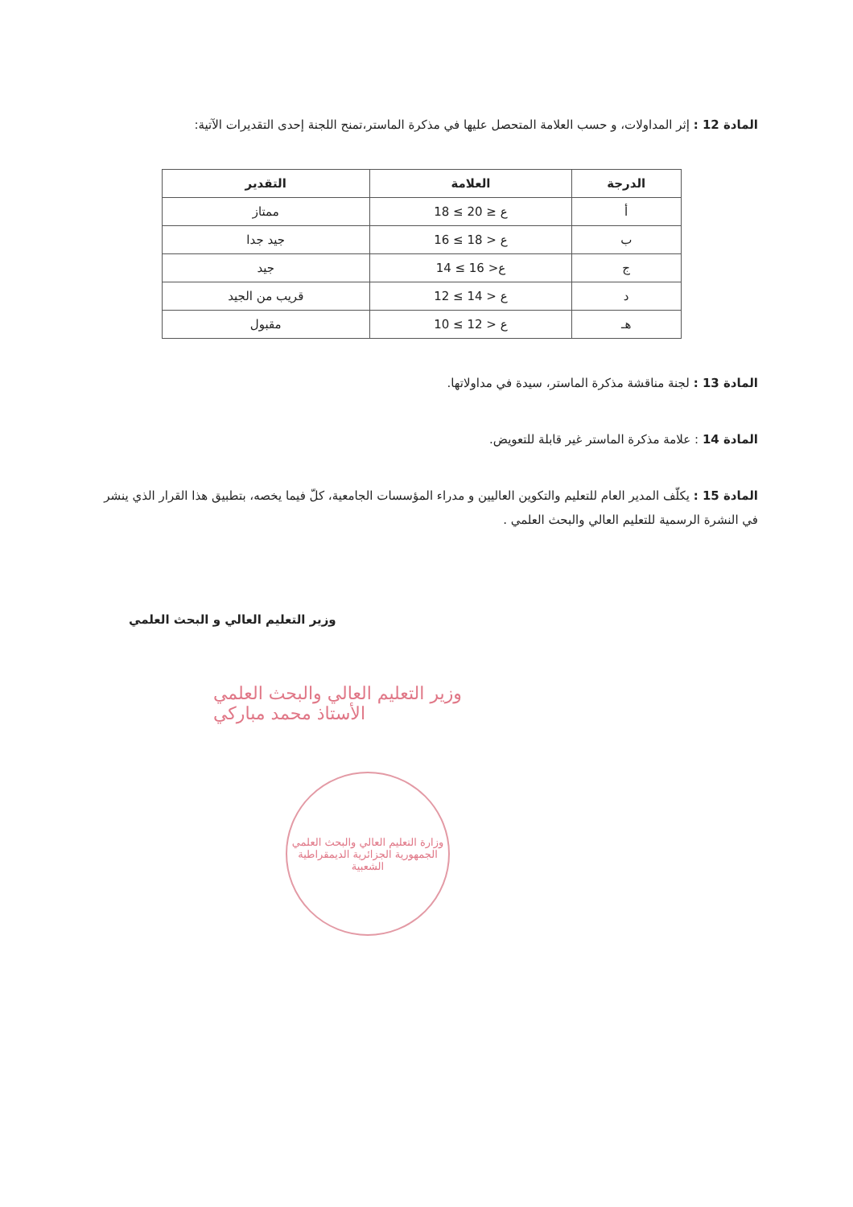المادة 12 : إثر المداولات، و حسب العلامة المتحصل عليها في مذكرة الماستر،تمنح اللجنة إحدى التقديرات الآتية:
| الدرجة | العلامة | التقدير |
| --- | --- | --- |
| أ | 18 ≤ ع ≤ 20 | ممتاز |
| ب | 16 ≤ ع < 18 | جيد جدا |
| ج | 14 ≤ ع< 16 | جيد |
| د | 12 ≤ ع < 14 | قريب من الجيد |
| هـ | 10 ≤ ع < 12 | مقبول |
المادة 13 : لجنة مناقشة مذكرة الماستر، سيدة في مداولاتها.
المادة 14 : علامة مذكرة الماستر غير قابلة للتعويض.
المادة 15 : يكلّف المدير العام للتعليم والتكوين العاليين و مدراء المؤسسات الجامعية، كلّ فيما يخصه، بتطبيق هذا القرار الذي ينشر في النشرة الرسمية للتعليم العالي والبحث العلمي .
وزير التعليم العالي و البحث العلمي
وزير التعليم العالي والبحث العلمي
الأستاذ محمد مباركي
وزارة التعليم العالي والبحث العلمي
الجمهورية الجزائرية الديمقراطية الشعبية